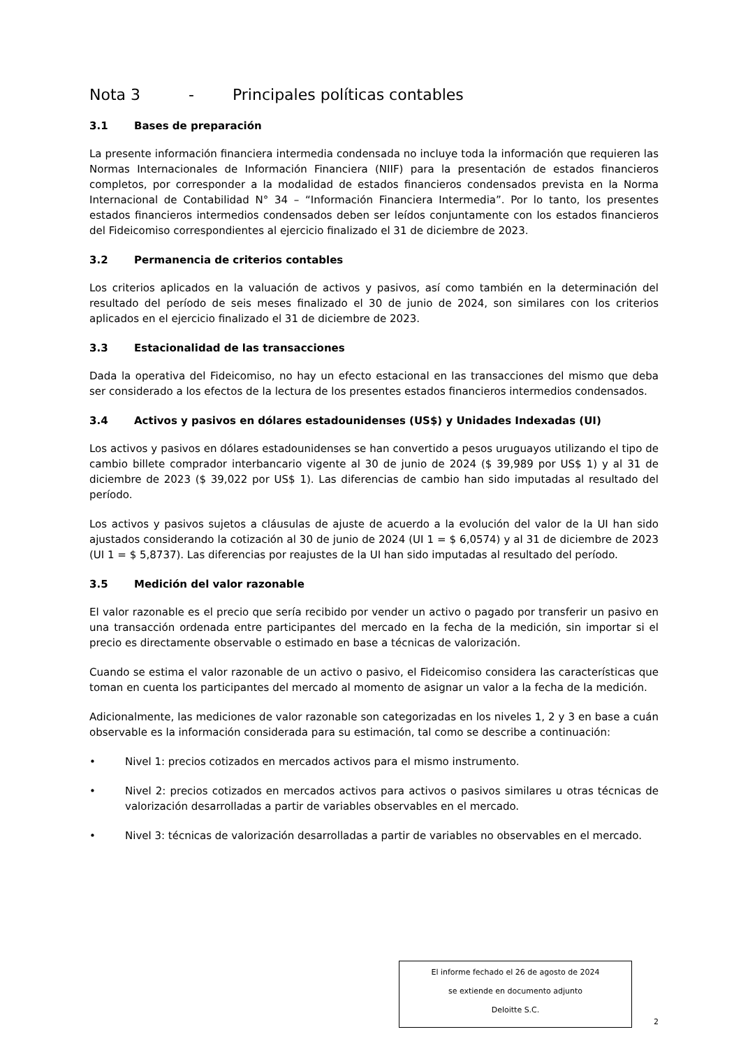Nota 3 - Principales políticas contables
3.1 Bases de preparación
La presente información financiera intermedia condensada no incluye toda la información que requieren las Normas Internacionales de Información Financiera (NIIF) para la presentación de estados financieros completos, por corresponder a la modalidad de estados financieros condensados prevista en la Norma Internacional de Contabilidad N° 34 – “Información Financiera Intermedia”. Por lo tanto, los presentes estados financieros intermedios condensados deben ser leídos conjuntamente con los estados financieros del Fideicomiso correspondientes al ejercicio finalizado el 31 de diciembre de 2023.
3.2 Permanencia de criterios contables
Los criterios aplicados en la valuación de activos y pasivos, así como también en la determinación del resultado del período de seis meses finalizado el 30 de junio de 2024, son similares con los criterios aplicados en el ejercicio finalizado el 31 de diciembre de 2023.
3.3 Estacionalidad de las transacciones
Dada la operativa del Fideicomiso, no hay un efecto estacional en las transacciones del mismo que deba ser considerado a los efectos de la lectura de los presentes estados financieros intermedios condensados.
3.4 Activos y pasivos en dólares estadounidenses (US$) y Unidades Indexadas (UI)
Los activos y pasivos en dólares estadounidenses se han convertido a pesos uruguayos utilizando el tipo de cambio billete comprador interbancario vigente al 30 de junio de 2024 ($ 39,989 por US$ 1) y al 31 de diciembre de 2023 ($ 39,022 por US$ 1). Las diferencias de cambio han sido imputadas al resultado del período.
Los activos y pasivos sujetos a cláusulas de ajuste de acuerdo a la evolución del valor de la UI han sido ajustados considerando la cotización al 30 de junio de 2024 (UI 1 = $ 6,0574) y al 31 de diciembre de 2023 (UI 1 = $ 5,8737). Las diferencias por reajustes de la UI han sido imputadas al resultado del período.
3.5 Medición del valor razonable
El valor razonable es el precio que sería recibido por vender un activo o pagado por transferir un pasivo en una transacción ordenada entre participantes del mercado en la fecha de la medición, sin importar si el precio es directamente observable o estimado en base a técnicas de valorización.
Cuando se estima el valor razonable de un activo o pasivo, el Fideicomiso considera las características que toman en cuenta los participantes del mercado al momento de asignar un valor a la fecha de la medición.
Adicionalmente, las mediciones de valor razonable son categorizadas en los niveles 1, 2 y 3 en base a cuán observable es la información considerada para su estimación, tal como se describe a continuación:
• Nivel 1: precios cotizados en mercados activos para el mismo instrumento.
• Nivel 2: precios cotizados en mercados activos para activos o pasivos similares u otras técnicas de valorización desarrolladas a partir de variables observables en el mercado.
• Nivel 3: técnicas de valorización desarrolladas a partir de variables no observables en el mercado.
El informe fechado el 26 de agosto de 2024
se extiende en documento adjunto
Deloitte S.C.
2